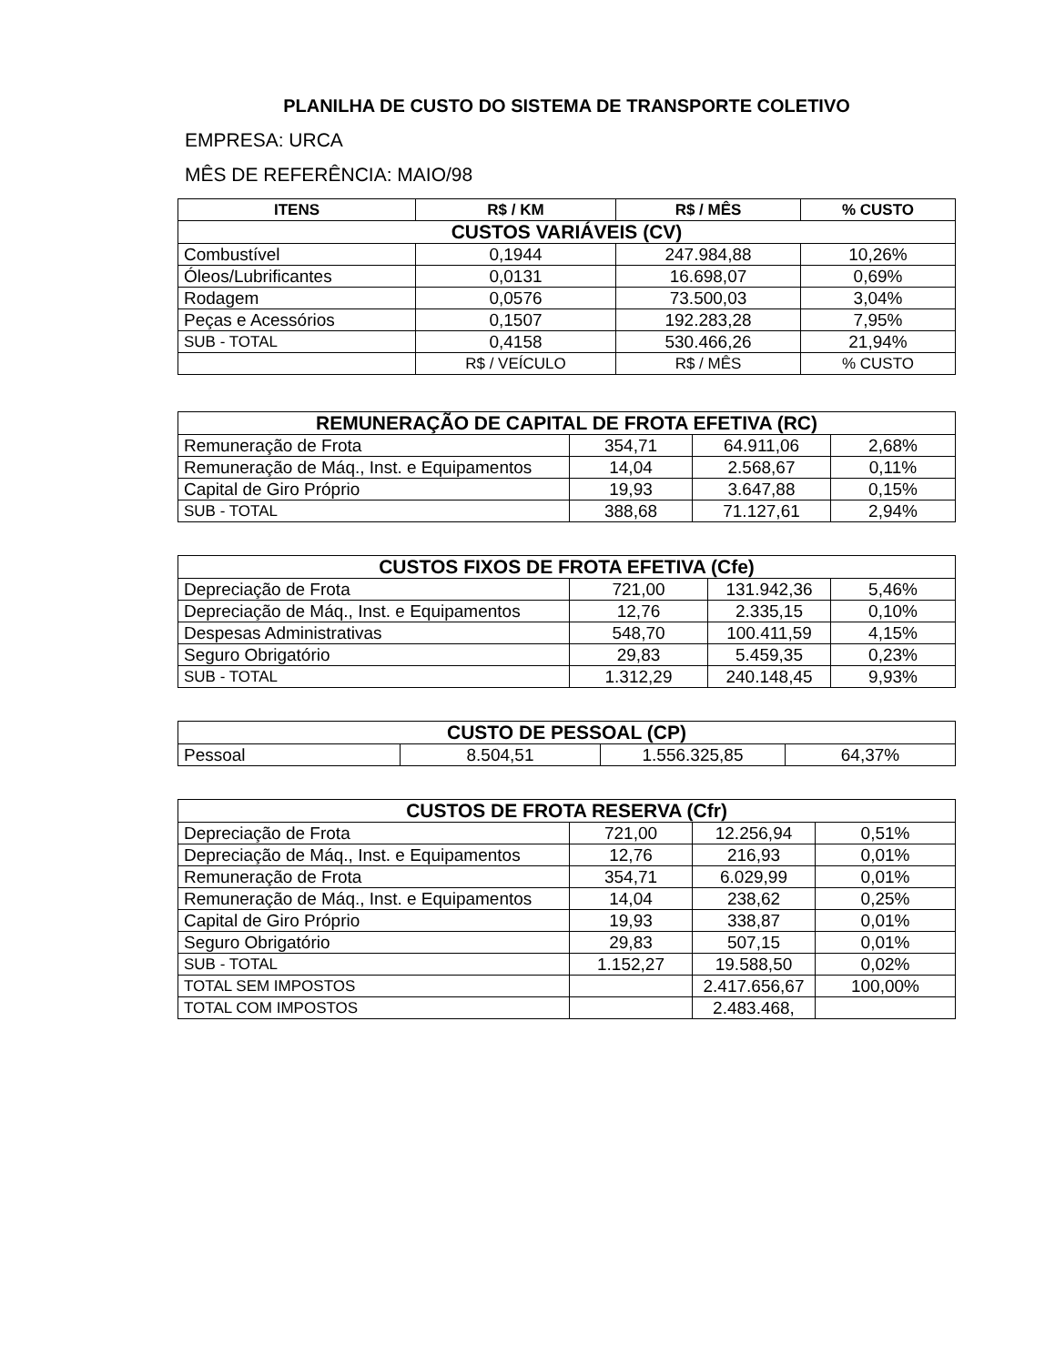PLANILHA DE CUSTO DO SISTEMA DE TRANSPORTE COLETIVO
EMPRESA: URCA
MÊS DE REFERÊNCIA: MAIO/98
| ITENS | R$ / KM | R$ / MÊS | % CUSTO |
| --- | --- | --- | --- |
| CUSTOS VARIÁVEIS (CV) | | | |
| Combustível | 0,1944 | 247.984,88 | 10,26% |
| Óleos/Lubrificantes | 0,0131 | 16.698,07 | 0,69% |
| Rodagem | 0,0576 | 73.500,03 | 3,04% |
| Peças e Acessórios | 0,1507 | 192.283,28 | 7,95% |
| SUB - TOTAL | 0,4158 | 530.466,26 | 21,94% |
| | R$ / VEÍCULO | R$ / MÊS | % CUSTO |
| REMUNERAÇÃO DE CAPITAL DE FROTA EFETIVA (RC) | | | |
| --- | --- | --- | --- |
| Remuneração de Frota | 354,71 | 64.911,06 | 2,68% |
| Remuneração de Máq., Inst. e Equipamentos | 14,04 | 2.568,67 | 0,11% |
| Capital de Giro Próprio | 19,93 | 3.647,88 | 0,15% |
| SUB - TOTAL | 388,68 | 71.127,61 | 2,94% |
| CUSTOS FIXOS DE FROTA EFETIVA (Cfe) | | | |
| --- | --- | --- | --- |
| Depreciação de Frota | 721,00 | 131.942,36 | 5,46% |
| Depreciação de Máq., Inst. e Equipamentos | 12,76 | 2.335,15 | 0,10% |
| Despesas Administrativas | 548,70 | 100.411,59 | 4,15% |
| Seguro Obrigatório | 29,83 | 5.459,35 | 0,23% |
| SUB - TOTAL | 1.312,29 | 240.148,45 | 9,93% |
| CUSTO DE PESSOAL (CP) | | | |
| --- | --- | --- | --- |
| Pessoal | 8.504,51 | 1.556.325,85 | 64,37% |
| CUSTOS DE FROTA RESERVA (Cfr) | | | |
| --- | --- | --- | --- |
| Depreciação de Frota | 721,00 | 12.256,94 | 0,51% |
| Depreciação de Máq., Inst. e Equipamentos | 12,76 | 216,93 | 0,01% |
| Remuneração de Frota | 354,71 | 6.029,99 | 0,01% |
| Remuneração de Máq., Inst. e Equipamentos | 14,04 | 238,62 | 0,25% |
| Capital de Giro Próprio | 19,93 | 338,87 | 0,01% |
| Seguro Obrigatório | 29,83 | 507,15 | 0,01% |
| SUB - TOTAL | 1.152,27 | 19.588,50 | 0,02% |
| TOTAL SEM IMPOSTOS | | 2.417.656,67 | 100,00% |
| TOTAL COM IMPOSTOS | | 2.483.468, | |